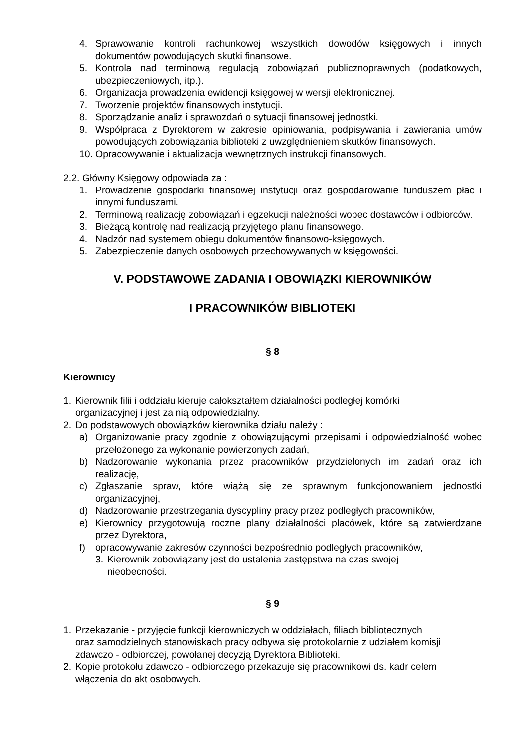4. Sprawowanie kontroli rachunkowej wszystkich dowodów księgowych i innych dokumentów powodujących skutki finansowe.
5. Kontrola nad terminową regulacją zobowiązań publicznoprawnych (podatkowych, ubezpieczeniowych, itp.).
6. Organizacja prowadzenia ewidencji księgowej w wersji elektronicznej.
7. Tworzenie projektów finansowych instytucji.
8. Sporządzanie analiz i sprawozdań o sytuacji finansowej jednostki.
9. Współpraca z Dyrektorem w zakresie opiniowania, podpisywania i zawierania umów powodujących zobowiązania biblioteki z uwzględnieniem skutków finansowych.
10. Opracowywanie i aktualizacja wewnętrznych instrukcji finansowych.
2.2. Główny Księgowy odpowiada za :
1. Prowadzenie gospodarki finansowej instytucji oraz gospodarowanie funduszem płac i innymi funduszami.
2. Terminową realizację zobowiązań i egzekucji należności wobec dostawców i odbiorców.
3. Bieżącą kontrolę nad realizacją przyjętego planu finansowego.
4. Nadzór nad systemem obiegu dokumentów finansowo-księgowych.
5. Zabezpieczenie danych osobowych przechowywanych w księgowości.
V. PODSTAWOWE ZADANIA I OBOWIĄZKI KIEROWNIKÓW
I PRACOWNIKÓW BIBLIOTEKI
§ 8
Kierownicy
1. Kierownik filii i oddziału kieruje całokształtem działalności podległej komórki
organizacyjnej i jest za nią odpowiedzialny.
2. Do podstawowych obowiązków kierownika działu należy :
a) Organizowanie pracy zgodnie z obowiązującymi przepisami i odpowiedzialność wobec przełożonego za wykonanie powierzonych zadań,
b) Nadzorowanie wykonania przez pracowników przydzielonych im zadań oraz ich realizację,
c) Zgłaszanie spraw, które wiążą się ze sprawnym funkcjonowaniem jednostki organizacyjnej,
d) Nadzorowanie przestrzegania dyscypliny pracy przez podległych pracowników,
e) Kierownicy przygotowują roczne plany działalności placówek, które są zatwierdzane przez Dyrektora,
f) opracowywanie zakresów czynności bezpośrednio podległych pracowników,
3. Kierownik zobowiązany jest do ustalenia zastępstwa na czas swojej
nieobecności.
§ 9
1. Przekazanie - przyjęcie funkcji kierowniczych w oddziałach, filiach bibliotecznych
oraz samodzielnych stanowiskach pracy odbywa się protokolarnie z udziałem komisji
zdawczo - odbiorczej, powołanej decyzją Dyrektora Biblioteki.
2. Kopie protokołu zdawczo - odbiorczego przekazuje się pracownikowi ds. kadr celem
włączenia do akt osobowych.